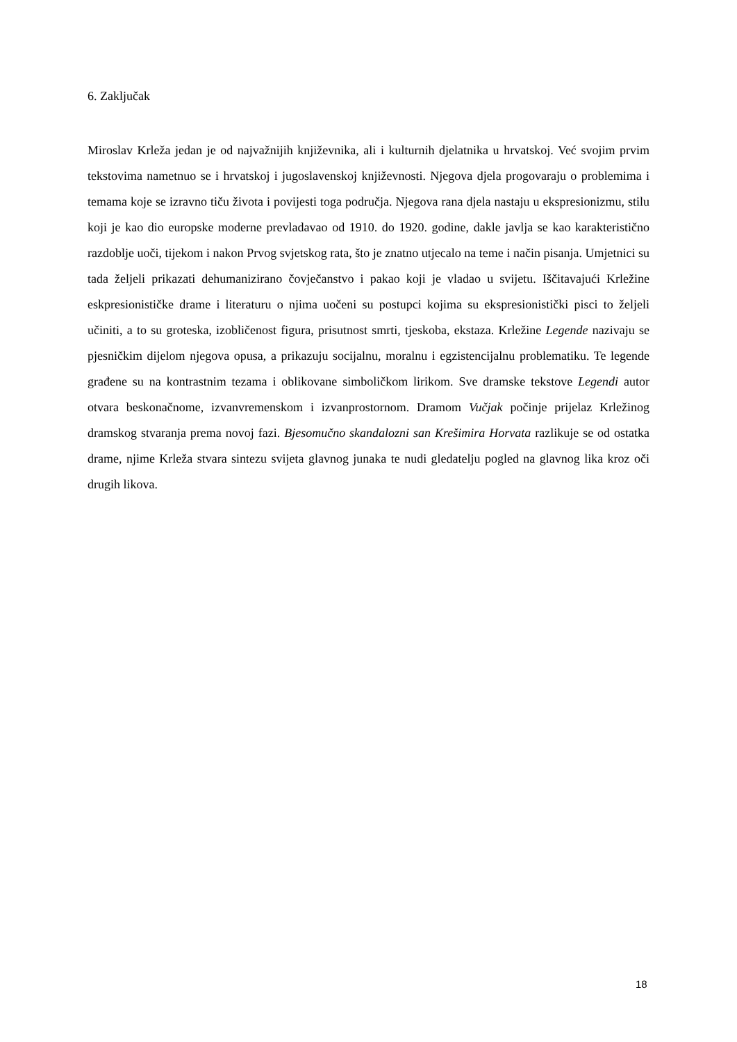6. Zaključak
Miroslav Krleža jedan je od najvažnijih književnika, ali i kulturnih djelatnika u hrvatskoj. Već svojim prvim tekstovima nametnuo se i hrvatskoj i jugoslavenskoj književnosti. Njegova djela progovaraju o problemima i temama koje se izravno tiču života i povijesti toga područja. Njegova rana djela nastaju u ekspresionizmu, stilu koji je kao dio europske moderne prevladavao od 1910. do 1920. godine, dakle javlja se kao karakteristično razdoblje uoči, tijekom i nakon Prvog svjetskog rata, što je znatno utjecalo na teme i način pisanja. Umjetnici su tada željeli prikazati dehumanizirano čovječanstvo i pakao koji je vladao u svijetu. Iščitavajući Krležine eskpresionističke drame i literaturu o njima uočeni su postupci kojima su ekspresionistički pisci to željeli učiniti, a to su groteska, izobličenost figura, prisutnost smrti, tjeskoba, ekstaza. Krležine Legende nazivaju se pjesničkim dijelom njegova opusa, a prikazuju socijalnu, moralnu i egzistencijalnu problematiku. Te legende građene su na kontrastnim tezama i oblikovane simboličkom lirikom. Sve dramske tekstove Legendi autor otvara beskonačnome, izvanvremenskom i izvanprostornom. Dramom Vučjak počinje prijelaz Krležinog dramskog stvaranja prema novoj fazi. Bjesomučno skandalozni san Krešimira Horvata razlikuje se od ostatka drame, njime Krleža stvara sintezu svijeta glavnog junaka te nudi gledatelju pogled na glavnog lika kroz oči drugih likova.
18